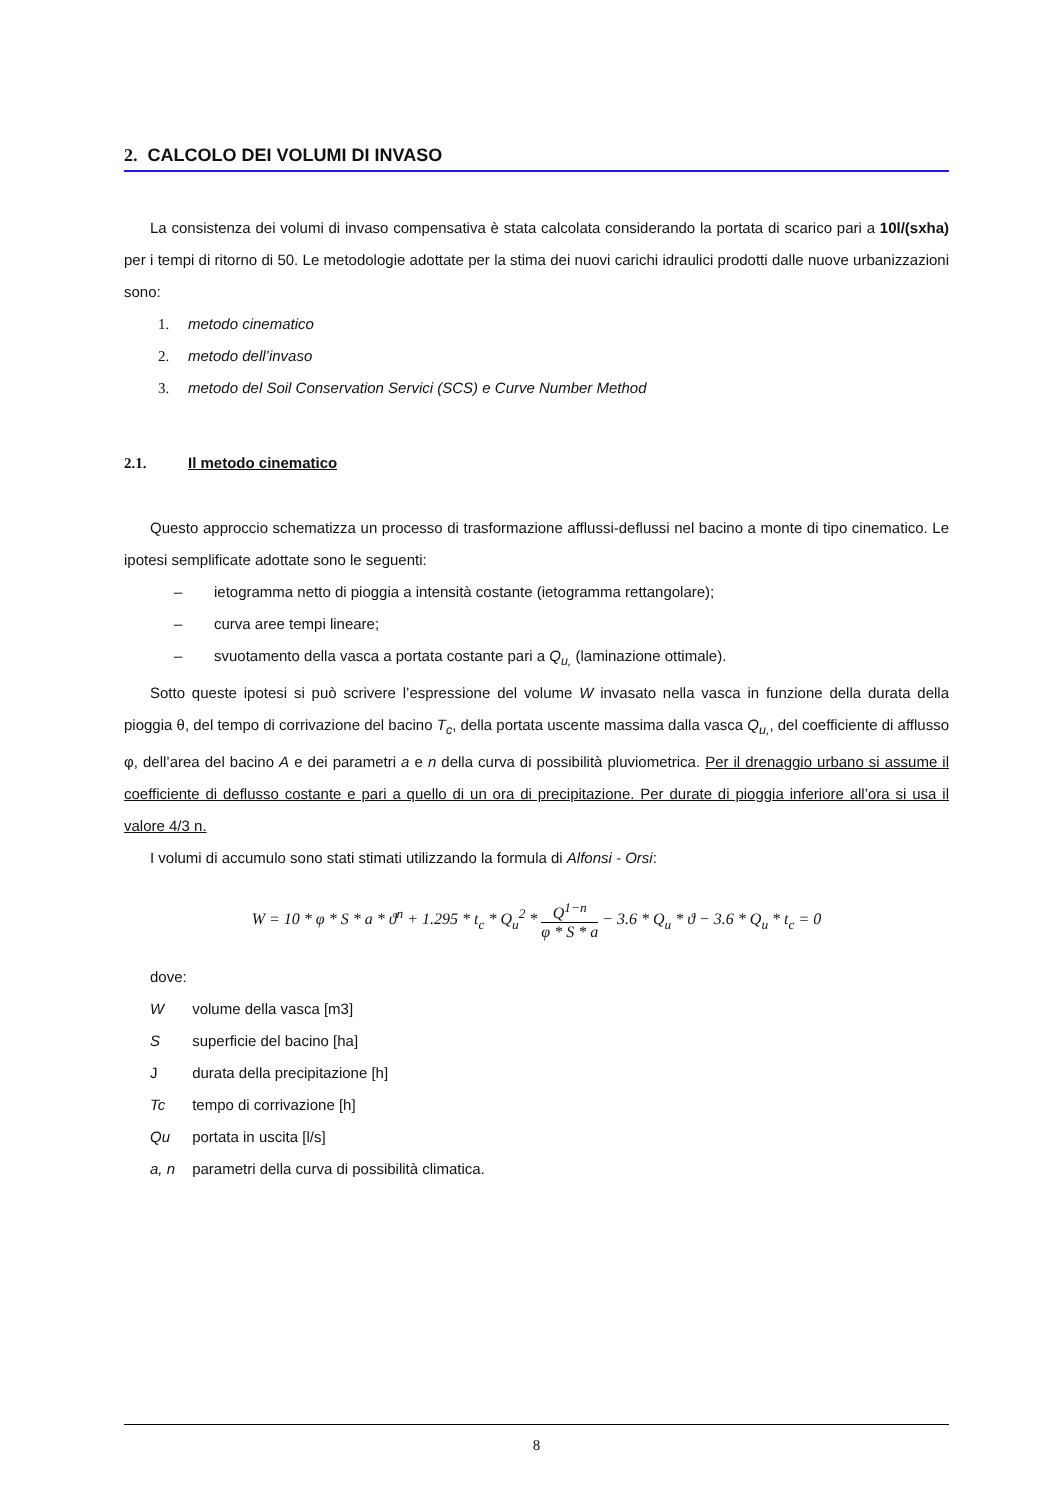2. CALCOLO DEI VOLUMI DI INVASO
La consistenza dei volumi di invaso compensativa è stata calcolata considerando la portata di scarico pari a 10l/(sxha) per i tempi di ritorno di 50. Le metodologie adottate per la stima dei nuovi carichi idraulici prodotti dalle nuove urbanizzazioni sono:
1. metodo cinematico
2. metodo dell’invaso
3. metodo del Soil Conservation Servici (SCS) e Curve Number Method
2.1. Il metodo cinematico
Questo approccio schematizza un processo di trasformazione afflussi-deflussi nel bacino a monte di tipo cinematico. Le ipotesi semplificate adottate sono le seguenti:
– ietogramma netto di pioggia a intensità costante (ietogramma rettangolare);
– curva aree tempi lineare;
– svuotamento della vasca a portata costante pari a Q<sub>u,</sub> (laminazione ottimale).
Sotto queste ipotesi si può scrivere l’espressione del volume W invasato nella vasca in funzione della durata della pioggia θ, del tempo di corrivazione del bacino T<sub>c</sub>, della portata uscente massima dalla vasca Q<sub>u,</sub>, del coefficiente di afflusso φ, dell’area del bacino A e dei parametri a e n della curva di possibilità pluviometrica. Per il drenaggio urbano si assume il coefficiente di deflusso costante e pari a quello di un ora di precipitazione. Per durate di pioggia inferiore all’ora si usa il valore 4/3 n.
I volumi di accumulo sono stati stimati utilizzando la formula di Alfonsi - Orsi:
W = 10 * φ * S * a * ϑ<sup>n</sup> + 1.295 * t<sub>c</sub> * Q<sub>u</sub><sup>2</sup> * Q<sup>1−n</sup> φ * S * a − 3.6 * Q<sub>u</sub> * ϑ − 3.6 * Q<sub>u</sub> * t<sub>c</sub> = 0
dove:
W volume della vasca [m3]
S superficie del bacino [ha]
J durata della precipitazione [h]
Tc tempo di corrivazione [h]
Qu portata in uscita [l/s]
a, n parametri della curva di possibilità climatica.
8